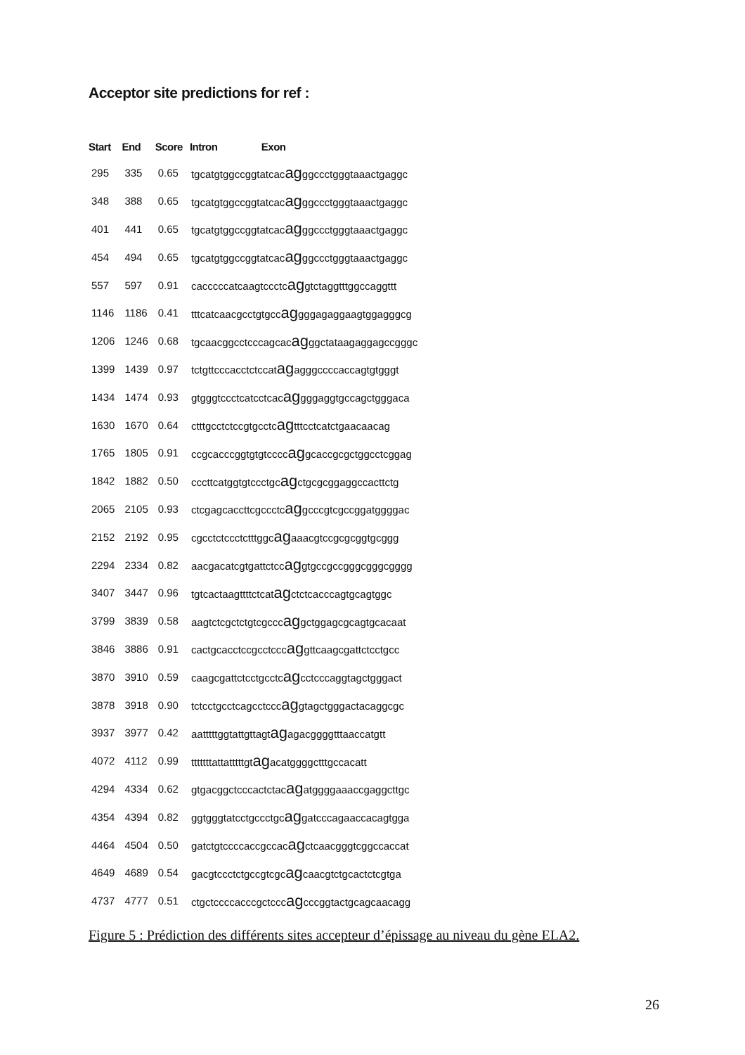Acceptor site predictions for ref :
| Start | End | Score | Intron Exon |
| --- | --- | --- | --- |
| 295 | 335 | 0.65 | tgcatgtggccggtatcac ag ggccctgggtaaactgaggc |
| 348 | 388 | 0.65 | tgcatgtggccggtatcac ag ggccctgggtaaactgaggc |
| 401 | 441 | 0.65 | tgcatgtggccggtatcac ag ggccctgggtaaactgaggc |
| 454 | 494 | 0.65 | tgcatgtggccggtatcac ag ggccctgggtaaactgaggc |
| 557 | 597 | 0.91 | cacccccatcaagtccctc ag gtctaggtttggccaggttt |
| 1146 | 1186 | 0.41 | tttcatcaacgcctgtgcc ag gggagaggaagtggagggcg |
| 1206 | 1246 | 0.68 | tgcaacggcctcccagcac ag ggctataagaggagccgggc |
| 1399 | 1439 | 0.97 | tctgttcccacctctccat ag agggccccaccagtgtgggt |
| 1434 | 1474 | 0.93 | gtgggtccctcatcctcac ag gggaggtgccagctgggaca |
| 1630 | 1670 | 0.64 | ctttgcctctccgtgcctc ag tttcctcatctgaacaacag |
| 1765 | 1805 | 0.91 | ccgcacccggtgtgtcccc ag gcaccgcgctggcctcggag |
| 1842 | 1882 | 0.50 | cccttcatggtgtccctgc ag ctgcgcggaggccacttctg |
| 2065 | 2105 | 0.93 | ctcgagcaccttcgccctc ag gcccgtcgccggatggggac |
| 2152 | 2192 | 0.95 | cgcctctccctctttggc ag aaacgtccgcgcggtgcggg |
| 2294 | 2334 | 0.82 | aacgacatcgtgattctcc ag gtgccgccgggcgggcgggg |
| 3407 | 3447 | 0.96 | tgtcactaagttttctcat ag ctctcacccagtgcagtggc |
| 3799 | 3839 | 0.58 | aagtctcgctctgtcgccc ag gctggagcgcagtgcacaat |
| 3846 | 3886 | 0.91 | cactgcacctccgcctccc ag gttcaagcgattctcctgcc |
| 3870 | 3910 | 0.59 | caagcgattctcctgcctc ag cctcccaggtagctgggact |
| 3878 | 3918 | 0.90 | tctcctgcctcagcctccc ag gtagctgggactacaggcgc |
| 3937 | 3977 | 0.42 | aatttttggtattgttagt ag agacggggtttaaccatgtt |
| 4072 | 4112 | 0.99 | tttttttattatttttgt ag acatggggctttgccacatt |
| 4294 | 4334 | 0.62 | gtgacggctcccactctac ag atggggaaaccgaggcttgc |
| 4354 | 4394 | 0.82 | ggtgggtatcctgccctgc ag gatcccagaaccacagtgga |
| 4464 | 4504 | 0.50 | gatctgtccccaccgccac ag ctcaacgggtcggccaccat |
| 4649 | 4689 | 0.54 | gacgtccctctgccgtcgc ag caacgtctgcactctcgtga |
| 4737 | 4777 | 0.51 | ctgctccccacccgctccc ag cccggtactgcagcaacagg |
Figure 5 : Prédiction des différents sites accepteur d’épissage au niveau du gène ELA2.
26